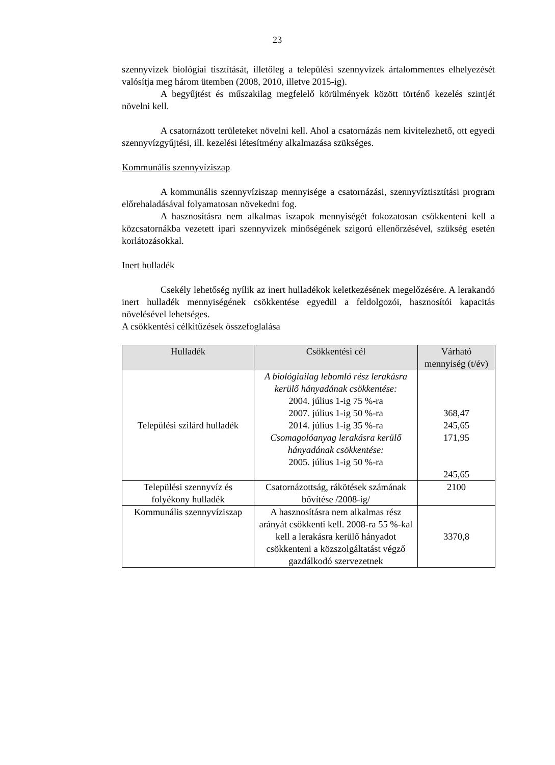23
szennyvizek biológiai tisztítását, illetőleg a települési szennyvizek ártalommentes elhelyezését valósítja meg három ütemben (2008, 2010, illetve 2015-ig).
A begyűjtést és műszakilag megfelelő körülmények között történő kezelés szintjét növelni kell.
A csatornázott területeket növelni kell. Ahol a csatornázás nem kivitelezhető, ott egyedi szennyvízgyűjtési, ill. kezelési létesítmény alkalmazása szükséges.
Kommunális szennyvíziszap
A kommunális szennyvíziszap mennyisége a csatornázási, szennyvíztisztítási program előrehaladásával folyamatosan növekedni fog.
A hasznosításra nem alkalmas iszapok mennyiségét fokozatosan csökkenteni kell a közcsatornákba vezetett ipari szennyvizek minőségének szigorú ellenőrzésével, szükség esetén korlátozásokkal.
Inert hulladék
Csekély lehetőség nyílik az inert hulladékok keletkezésének megelőzésére. A lerakandó inert hulladék mennyiségének csökkentése egyedül a feldolgozói, hasznosítói kapacitás növelésével lehetséges.
A csökkentési célkitűzések összefoglalása
| Hulladék | Csökkentési cél | Várható mennyiség (t/év) |
| --- | --- | --- |
| Települési szilárd hulladék | A biológiailag lebomló rész lerakásra kerülő hányadának csökkentése: 2004. július 1-ig 75 %-ra 2007. július 1-ig 50 %-ra 2014. július 1-ig 35 %-ra Csomagolóanyag lerakásra kerülő hányadának csökkentése: 2005. július 1-ig 50 %-ra | 368,47 245,65 171,95 245,65 |
| Települési szennyvíz és folyékony hulladék | Csatornázottság, rákötések számának bővítése /2008-ig/ | 2100 |
| Kommunális szennyvíziszap | A hasznosításra nem alkalmas rész arányát csökkenti kell. 2008-ra 55 %-kal kell a lerakásra kerülő hányadot csökkenteni a közszolgáltatást végző gazdálkodó szervezetnek | 3370,8 |